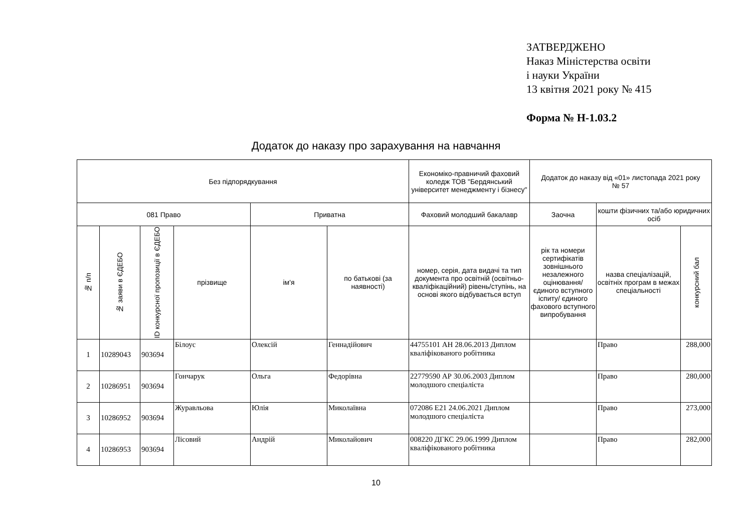ЗАТВЕРДЖЕНО
Наказ Міністерства освіти
і науки України
13 квітня 2021 року № 415
Форма № Н-1.03.2
Додаток до наказу про зарахування на навчання
| Без підпорядкування | | | | | | Економіко-правничий фаховий коледж ТОВ "Бердянський університет менеджменту і бізнесу" | Додаток до наказу від «01» листопада 2021 року № 57 | | |
| --- | --- | --- | --- | --- | --- | --- | --- | --- | --- |
| 081 Право | | | | Приватна | | Фаховий молодший бакалавр | Заочна | кошти фізичних та/або юридичних осіб | |
| № п/п | № заяви в ЄДЕБО | ID конкурсної пропозиції в ЄДЕБО | прізвище | ім'я | по батькові (за наявності) | номер, серія, дата видачі та тип документа про освітній (освітньо-кваліфікаційний) рівень/ступінь, на основі якого відбувається вступ | рік та номери сертифікатів зовнішнього незалежного оцінювання/ єдиного вступного іспиту/ єдиного фахового вступного випробування | назва спеціалізацій, освітніх програм в межах спеціальності | конкурсний бал |
| 1 | 10289043 | 903694 | Білоус | Олексій | Геннадійович | 44755101 АН 28.06.2013 Диплом кваліфікованого робітника | | Право | 288,000 |
| 2 | 10286951 | 903694 | Гончарук | Ольга | Федорівна | 22779590 АР 30.06.2003 Диплом молодшого спеціаліста | | Право | 280,000 |
| 3 | 10286952 | 903694 | Журавльова | Юлія | Миколаївна | 072086 E21 24.06.2021 Диплом молодшого спеціаліста | | Право | 273,000 |
| 4 | 10286953 | 903694 | Лісовий | Андрій | Миколайович | 008220 ДГКС 29.06.1999 Диплом кваліфікованого робітника | | Право | 282,000 |
10